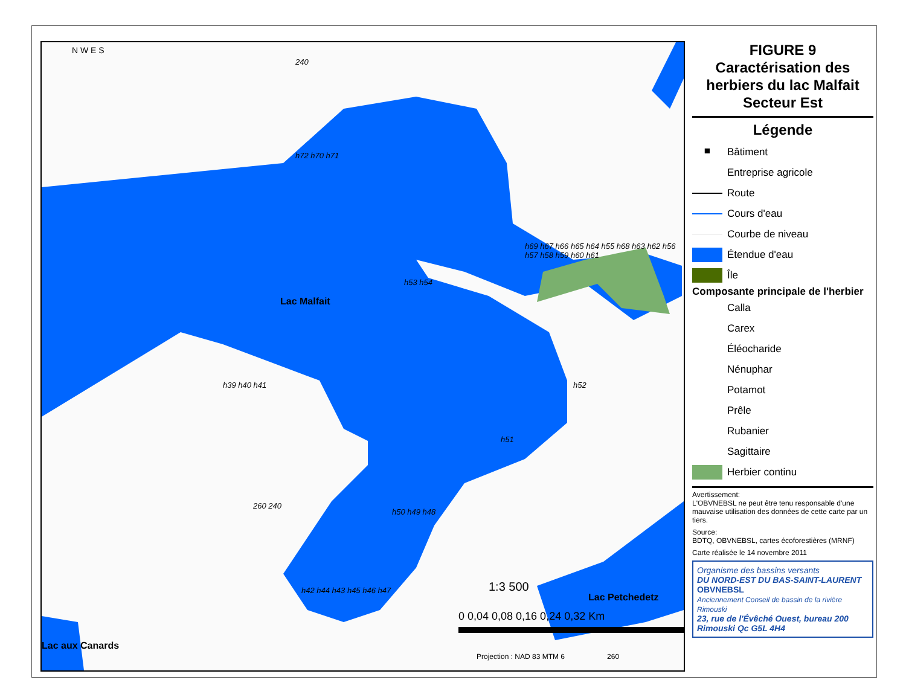N W E S
Lac Malfait
Lac Petchedetz
Lac aux Canards
240
h72 h70 h71
h53 h54
h69 h67 h66 h65 h64 h55 h68 h63 h62 h56 h57 h58 h59 h60 h61
h39 h40 h41 h52
h51
h50 h49 h48
h42 h44 h43 h45 h46 h47
260 240
1:3 500
0 0,04 0,08 0,16 0,24 0,32 Km
Projection : NAD 83 MTM 6 260
FIGURE 9
Caractérisation des herbiers du lac Malfait Secteur Est
Légende
■
Bâtiment
Entreprise agricole
Route
Cours d'eau
Courbe de niveau
Étendue d'eau
Île
Composante principale de l'herbier
Calla
Carex
Éléocharide
Nénuphar
Potamot
Prêle
Rubanier
Sagittaire
Herbier continu
Avertissement:
L'OBVNEBSL ne peut être tenu responsable d'une mauvaise utilisation des données de cette carte par un tiers.
Source:
BDTQ, OBVNEBSL, cartes écoforestières (MRNF)
Carte réalisée le 14 novembre 2011
Organisme des bassins versants
DU NORD-EST DU BAS-SAINT-LAURENT
OBVNEBSL
Anciennement Conseil de bassin de la rivière Rimouski
23, rue de l'Évêché Ouest, bureau 200
Rimouski Qc G5L 4H4